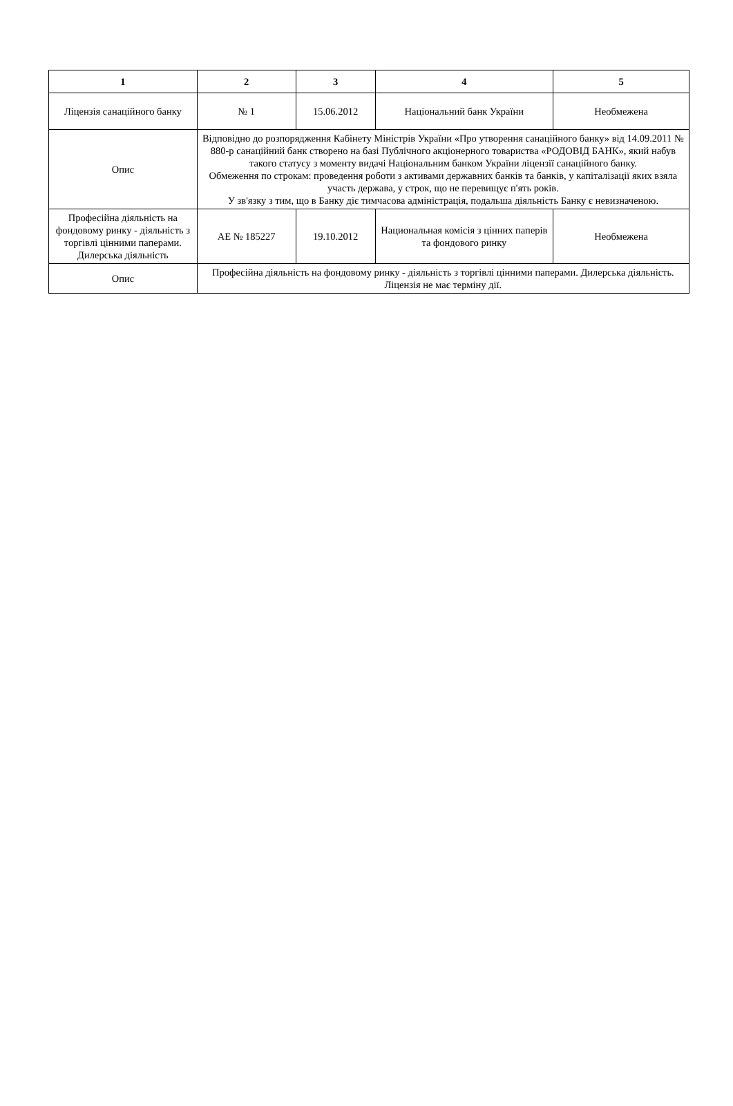| 1 | 2 | 3 | 4 | 5 |
| --- | --- | --- | --- | --- |
| Ліцензія санаційного банку | № 1 | 15.06.2012 | Національний банк України | Необмежена |
| Опис | Відповідно до розпорядження Кабінету Міністрів України «Про утворення санаційного банку» від 14.09.2011 № 880-р санаційний банк створено на базі Публічного акціонерного товариства «РОДОВІД БАНК», який набув такого статусу з моменту видачі Національним банком України ліцензії санаційного банку. Обмеження по строкам: проведення роботи з активами державних банків та банків, у капіталізації яких взяла участь держава, у строк, що не перевищує п'ять років. У зв'язку з тим, що в Банку діє тимчасова адміністрація, подальша діяльність Банку є невизначеною. | | | |
| Професійна діяльність на фондовому ринку - діяльність з торгівлі цінними паперами. Дилерська діяльність | АЕ № 185227 | 19.10.2012 | Национальная комісія з цінних паперів та фондового ринку | Необмежена |
| Опис | Професійна діяльність на фондовому ринку - діяльність з торгівлі цінними паперами. Дилерська діяльність. Ліцензія не має терміну дії. | | | |